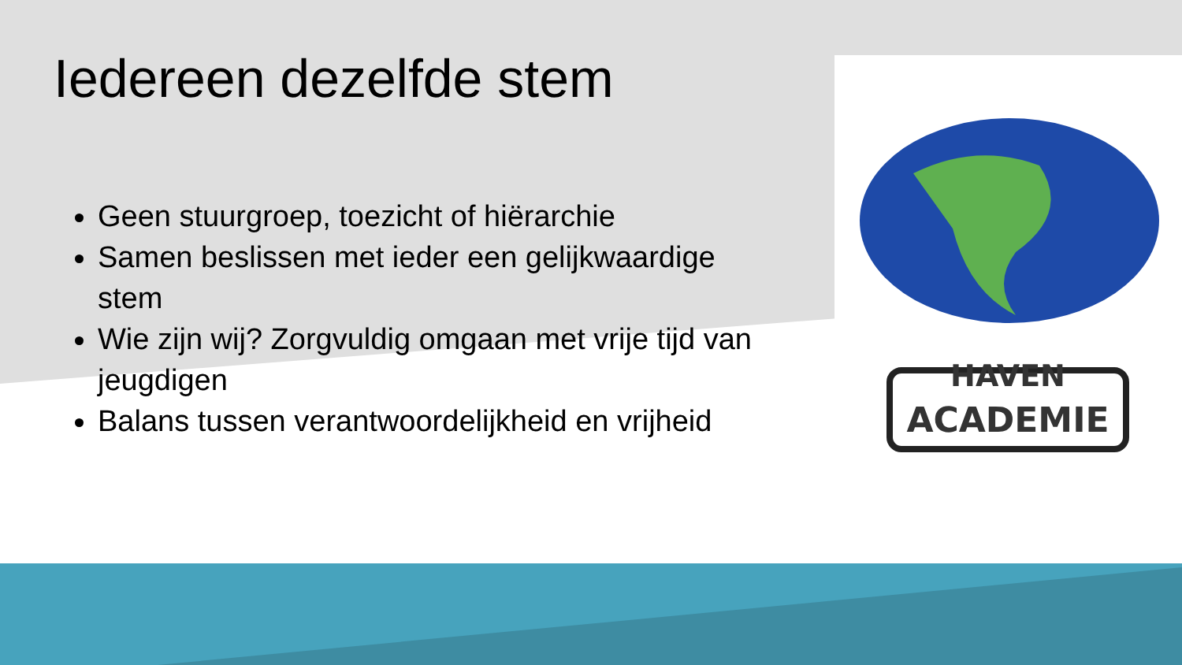HAVEN
ACADEMIE
Iedereen dezelfde stem
Geen stuurgroep, toezicht of hiërarchie
Samen beslissen met ieder een gelijkwaardige stem
Wie zijn wij? Zorgvuldig omgaan met vrije tijd van jeugdigen
Balans tussen verantwoordelijkheid en vrijheid